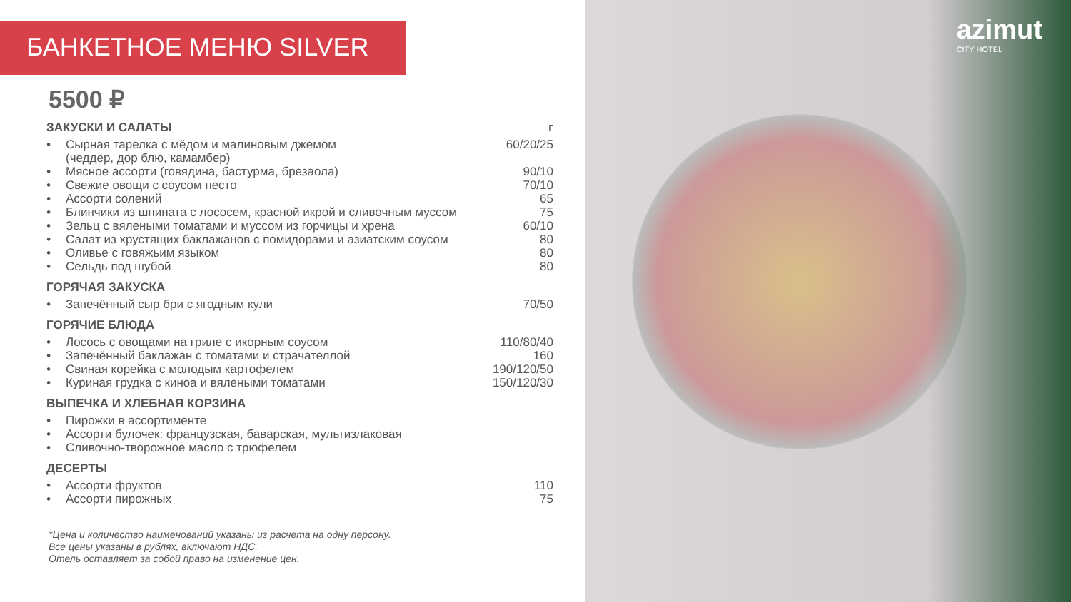БАНКЕТНОЕ МЕНЮ SILVER
5500 ₽
ЗАКУСКИ И САЛАТЫ г
• Сырная тарелка с мёдом и малиновым джемом
(чеддер, дор блю, камамбер) 60/20/25
• Мясное ассорти (говядина, бастурма, брезаола) 90/10
• Свежие овощи с соусом песто 70/10
• Ассорти солений 65
• Блинчики из шпината с лососем, красной икрой и сливочным муссом 75
• Зельц с вялеными томатами и муссом из горчицы и хрена 60/10
• Салат из хрустящих баклажанов с помидорами и азиатским соусом 80
• Оливье с говяжьим языком 80
• Сельдь под шубой 80
ГОРЯЧАЯ ЗАКУСКА
• Запечённый сыр бри с ягодным кули 70/50
ГОРЯЧИЕ БЛЮДА
• Лосось с овощами на гриле с икорным соусом 110/80/40
• Запечённый баклажан с томатами и страчателлой 160
• Свиная корейка с молодым картофелем 190/120/50
• Куриная грудка с киноа и вялеными томатами 150/120/30
ВЫПЕЧКА И ХЛЕБНАЯ КОРЗИНА
• Пирожки в ассортименте
• Ассорти булочек: французская, баварская, мультизлаковая
• Сливочно-творожное масло с трюфелем
ДЕСЕРТЫ
• Ассорти фруктов 110
• Ассорти пирожных 75
*Цена и количество наименований указаны из расчета на одну персону.
Все цены указаны в рублях, включают НДС.
Отель оставляет за собой право на изменение цен.
azimut
CITY HOTEL